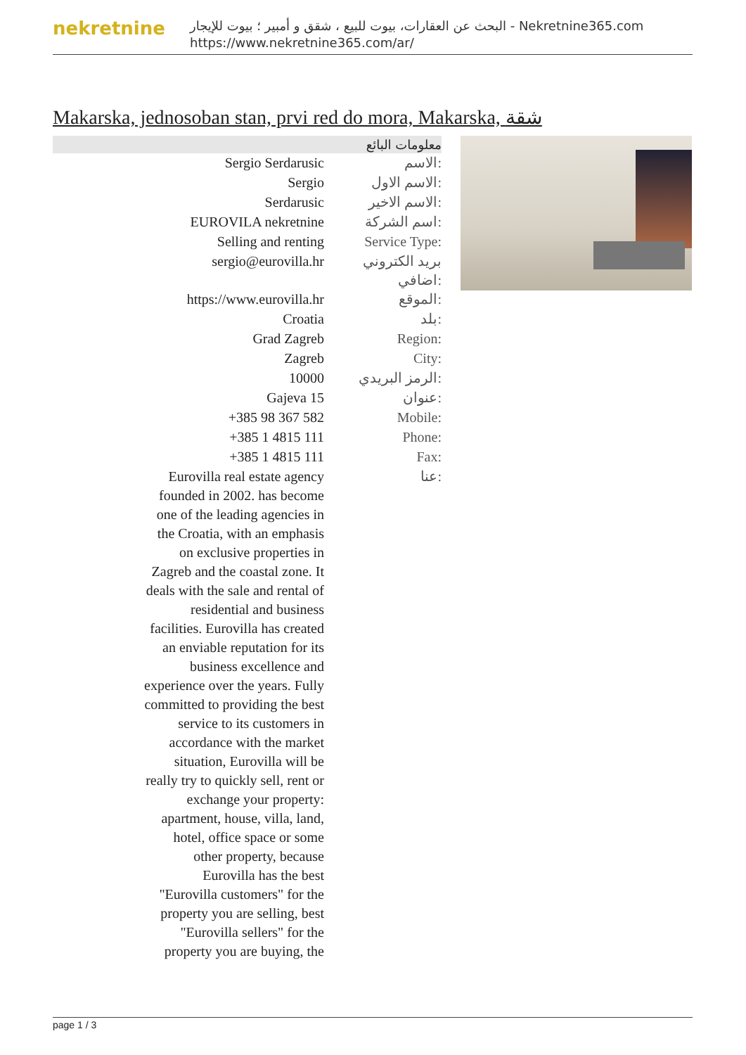nekretnine
البحث عن العقارات، بيوت للبيع ، شقق و أمبير ؛ بيوت للإيجار - Nekretnine365.com
https://www.nekretnine365.com/ar/
Makarska, jednosoban stan, prvi red do mora, Makarska, شقة
| معلومات البائع | |
| --- | --- |
| Sergio Serdarusic | الاسم: |
| Sergio | الاسم الاول: |
| Serdarusic | الاسم الاخير: |
| EUROVILA nekretnine | اسم الشركة: |
| Selling and renting | Service Type: |
| sergio@eurovilla.hr | بريد الكتروني اضافي: |
| https://www.eurovilla.hr | الموقع: |
| Croatia | بلد: |
| Grad Zagreb | Region: |
| Zagreb | City: |
| 10000 | الرمز البريدي: |
| Gajeva 15 | عنوان: |
| +385 98 367 582 | Mobile: |
| +385 1 4815 111 | Phone: |
| +385 1 4815 111 | Fax: |
| Eurovilla real estate agency founded in 2002. has become one of the leading agencies in the Croatia, with an emphasis on exclusive properties in Zagreb and the coastal zone. It deals with the sale and rental of residential and business facilities. Eurovilla has created an enviable reputation for its business excellence and experience over the years. Fully committed to providing the best service to its customers in accordance with the market situation, Eurovilla will be really try to quickly sell, rent or exchange your property: apartment, house, villa, land, hotel, office space or some other property, because Eurovilla has the best "Eurovilla customers" for the property you are selling, best "Eurovilla sellers" for the property you are buying, the | عنا: |
page 1 / 3